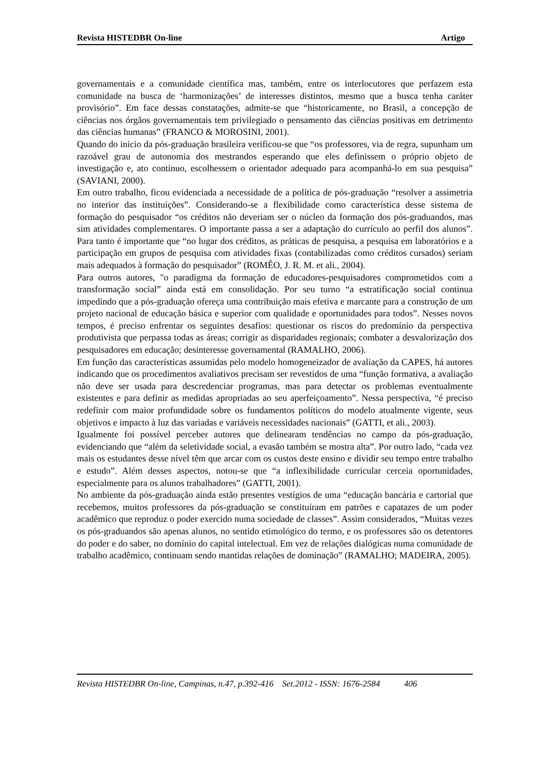Revista HISTEDBR On-line Artigo
governamentais e a comunidade científica mas, também, entre os interlocutores que perfazem esta comunidade na busca de ‘harmonizações’ de interesses distintos, mesmo que a busca tenha caráter provisório”. Em face dessas constatações, admite-se que “historicamente, no Brasil, a concepção de ciências nos órgãos governamentais tem privilegiado o pensamento das ciências positivas em detrimento das ciências humanas” (FRANCO & MOROSINI, 2001).
Quando do início da pós-graduação brasileira verificou-se que “os professores, via de regra, supunham um razoável grau de autonomia dos mestrandos esperando que eles definissem o próprio objeto de investigação e, ato contínuo, escolhessem o orientador adequado para acompanhá-lo em sua pesquisa” (SAVIANI, 2000).
Em outro trabalho, ficou evidenciada a necessidade de a política de pós-graduação “resolver a assimetria no interior das instituições”. Considerando-se a flexibilidade como característica desse sistema de formação do pesquisador “os créditos não deveriam ser o núcleo da formação dos pós-graduandos, mas sim atividades complementares. O importante passa a ser a adaptação do currículo ao perfil dos alunos”. Para tanto é importante que “no lugar dos créditos, as práticas de pesquisa, a pesquisa em laboratórios e a participação em grupos de pesquisa com atividades fixas (contabilizadas como créditos cursados) seriam mais adequados à formação do pesquisador” (ROMÊO, J. R. M. et ali., 2004).
Para outros autores, "o paradigma da formação de educadores-pesquisadores comprometidos com a transformação social” ainda está em consolidação. Por seu turno “a estratificação social continua impedindo que a pós-graduação ofereça uma contribuição mais efetiva e marcante para a construção de um projeto nacional de educação básica e superior com qualidade e oportunidades para todos”. Nesses novos tempos, é preciso enfrentar os seguintes desafios: questionar os riscos do predomínio da perspectiva produtivista que perpassa todas as áreas; corrigir as disparidades regionais; combater a desvalorização dos pesquisadores em educação; desinteresse governamental (RAMALHO, 2006).
Em função das características assumidas pelo modelo homogeneizador de avaliação da CAPES, há autores indicando que os procedimentos avaliativos precisam ser revestidos de uma “função formativa, a avaliação não deve ser usada para descredenciar programas, mas para detectar os problemas eventualmente existentes e para definir as medidas apropriadas ao seu aperfeiçoamento”. Nessa perspectiva, “é preciso redefinir com maior profundidade sobre os fundamentos políticos do modelo atualmente vigente, seus objetivos e impacto à luz das variadas e variáveis necessidades nacionais” (GATTI, et ali., 2003).
Igualmente foi possível perceber autores que delinearam tendências no campo da pós-graduação, evidenciando que “além da seletividade social, a evasão também se mostra alta”. Por outro lado, “cada vez mais os estudantes desse nível têm que arcar com os custos deste ensino e dividir seu tempo entre trabalho e estudo”. Além desses aspectos, notou-se que “a inflexibilidade curricular cerceia oportunidades, especialmente para os alunos trabalhadores” (GATTI, 2001).
No ambiente da pós-graduação ainda estão presentes vestígios de uma “educação bancária e cartorial que recebemos, muitos professores da pós-graduação se constituíram em patrões e capatazes de um poder acadêmico que reproduz o poder exercido numa sociedade de classes”. Assim considerados, “Muitas vezes os pós-graduandos são apenas alunos, no sentido etimológico do termo, e os professores são os detentores do poder e do saber, no domínio do capital intelectual. Em vez de relações dialógicas numa comunidade de trabalho acadêmico, continuam sendo mantidas relações de dominação” (RAMALHO; MADEIRA, 2005).
Revista HISTEDBR On-line, Campinas, n.47, p.392-416 Set.2012 - ISSN: 1676-2584 406